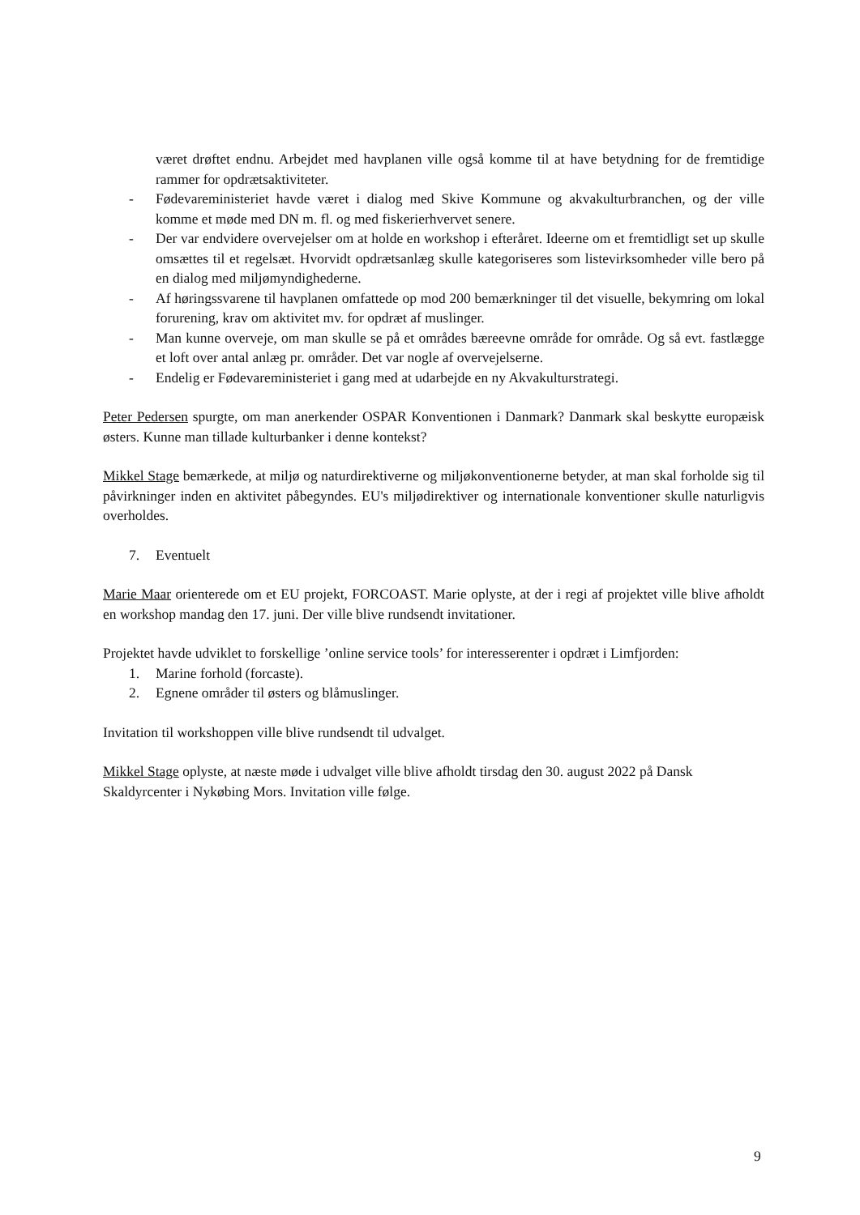været drøftet endnu. Arbejdet med havplanen ville også komme til at have betydning for de fremtidige rammer for opdrætsaktiviteter.
- Fødevareministeriet havde været i dialog med Skive Kommune og akvakulturbranchen, og der ville komme et møde med DN m. fl. og med fiskerierhvervet senere.
- Der var endvidere overvejelser om at holde en workshop i efteråret. Ideerne om et fremtidligt set up skulle omsættes til et regelsæt. Hvorvidt opdrætsanlæg skulle kategoriseres som listevirksomheder ville bero på en dialog med miljømyndighederne.
- Af høringssvarene til havplanen omfattede op mod 200 bemærkninger til det visuelle, bekymring om lokal forurening, krav om aktivitet mv. for opdræt af muslinger.
- Man kunne overveje, om man skulle se på et områdes bæreevne område for område. Og så evt. fastlægge et loft over antal anlæg pr. områder. Det var nogle af overvejelserne.
- Endelig er Fødevareministeriet i gang med at udarbejde en ny Akvakulturstrategi.
Peter Pedersen spurgte, om man anerkender OSPAR Konventionen i Danmark? Danmark skal beskytte europæisk østers. Kunne man tillade kulturbanker i denne kontekst?
Mikkel Stage bemærkede, at miljø og naturdirektiverne og miljøkonventionerne betyder, at man skal forholde sig til påvirkninger inden en aktivitet påbegyndes. EU's miljødirektiver og internationale konventioner skulle naturligvis overholdes.
7. Eventuelt
Marie Maar orienterede om et EU projekt, FORCOAST. Marie oplyste, at der i regi af projektet ville blive afholdt en workshop mandag den 17. juni. Der ville blive rundsendt invitationer.
Projektet havde udviklet to forskellige ’online service tools’ for interesserenter i opdræt i Limfjorden:
1. Marine forhold (forcaste).
2. Egnene områder til østers og blåmuslinger.
Invitation til workshoppen ville blive rundsendt til udvalget.
Mikkel Stage oplyste, at næste møde i udvalget ville blive afholdt tirsdag den 30. august 2022 på Dansk Skaldyrcenter i Nykøbing Mors. Invitation ville følge.
9